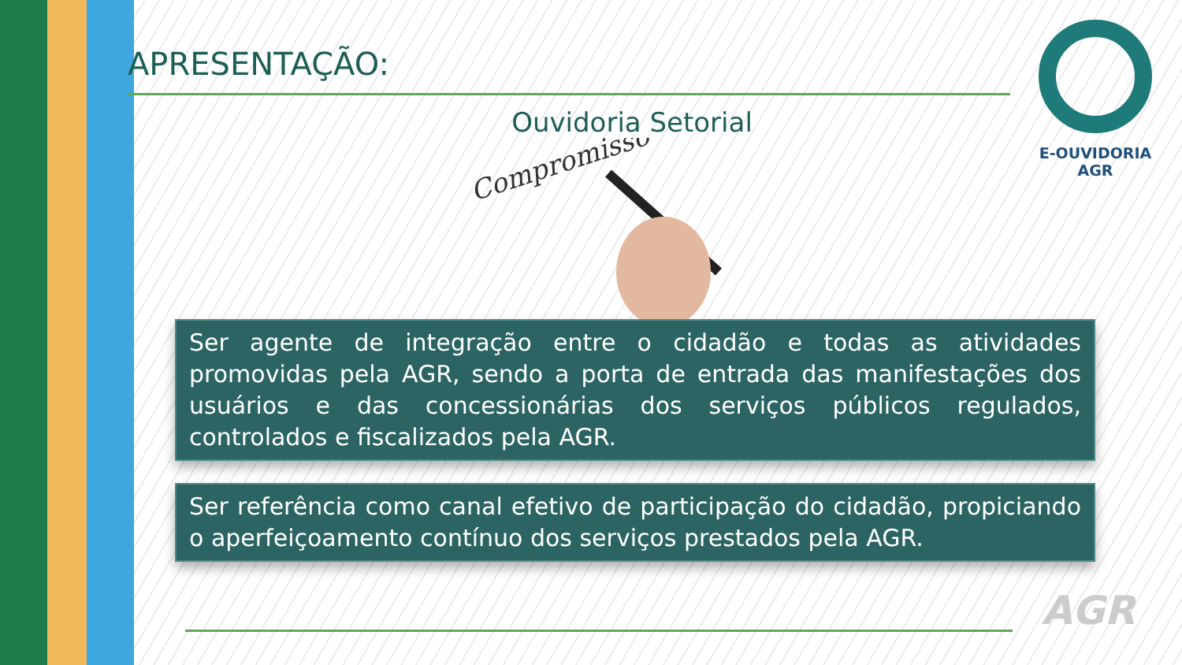E-OUVIDORIA
AGR
APRESENTAÇÃO:
Ouvidoria Setorial
Compromisso
Ser agente de integração entre o cidadão e todas as atividades promovidas pela AGR, sendo a porta de entrada das manifestações dos usuários e das concessionárias dos serviços públicos regulados, controlados e fiscalizados pela AGR.
Ser referência como canal efetivo de participação do cidadão, propiciando o aperfeiçoamento contínuo dos serviços prestados pela AGR.
AGR